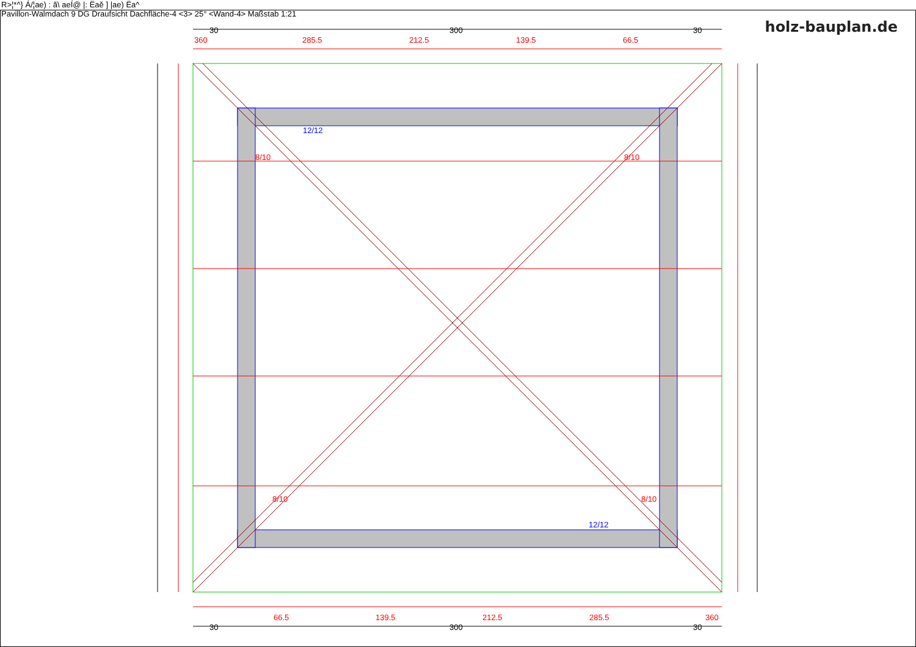R>¦*^} Á/¦ae) : ã\ aeÍ@ |: Ëaě ] |ae) Ëa^
Pavillon-Walmdach 9 DG Draufsicht Dachfläche-4 <3> 25° <Wand-4> Maßstab 1:21
holz-bauplan.de
360
285.5
212.5
139.5
66.5
66.5
139.5
212.5
285.5
360
8/10
8/10
8/10
8/10
30
300
30
30
300
30
12/12
12/12